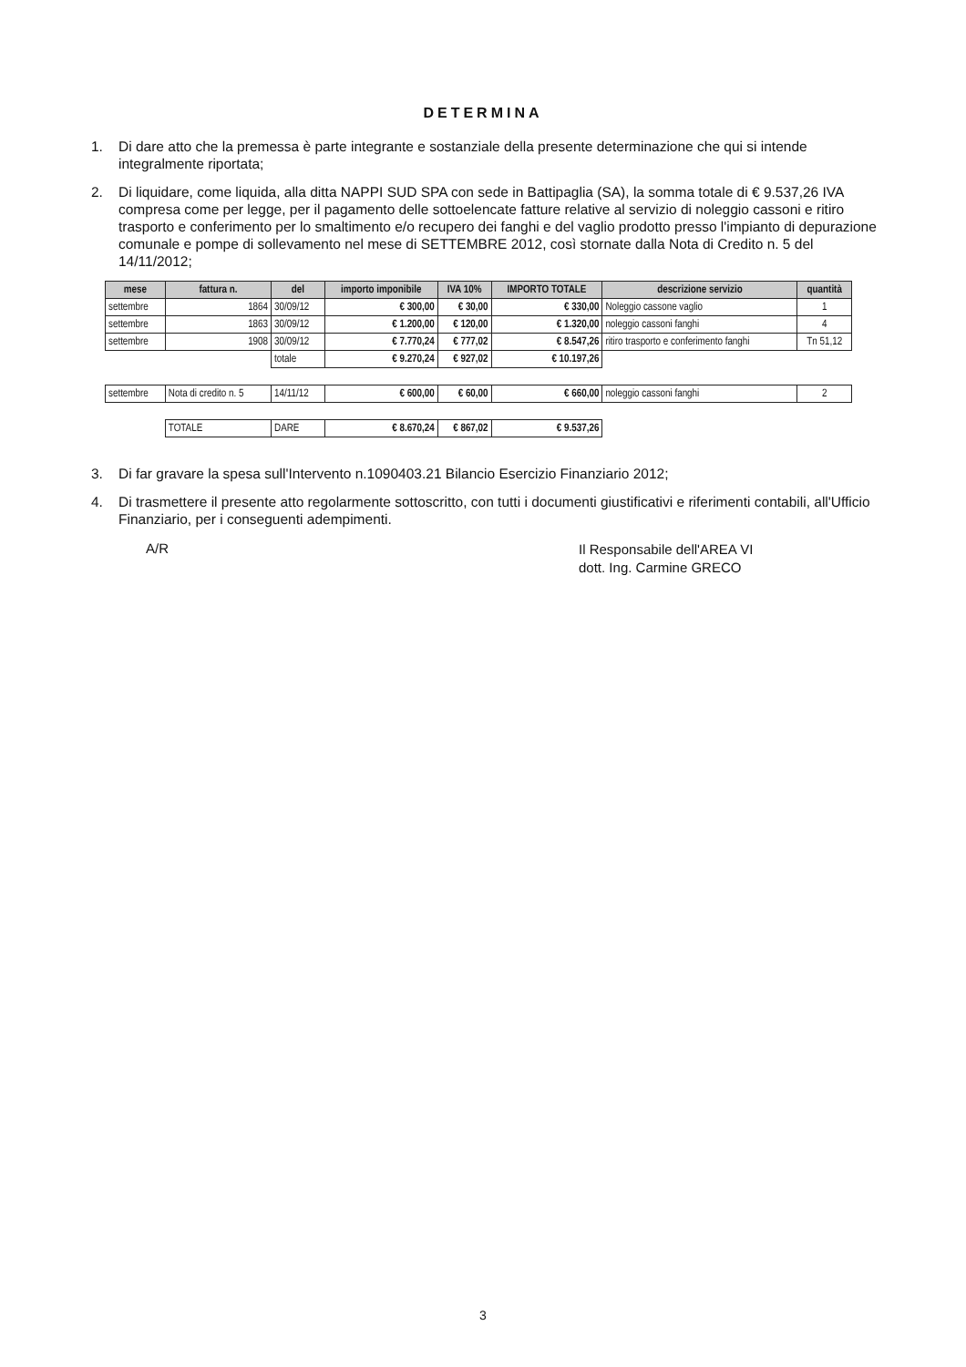DETERMINA
1. Di dare atto che la premessa è parte integrante e sostanziale della presente determinazione che qui si intende integralmente riportata;
2. Di liquidare, come liquida, alla ditta NAPPI SUD SPA con sede in Battipaglia (SA), la somma totale di € 9.537,26 IVA compresa come per legge, per il pagamento delle sottoelencate fatture relative al servizio di noleggio cassoni e ritiro trasporto e conferimento per lo smaltimento e/o recupero dei fanghi e del vaglio prodotto presso l'impianto di depurazione comunale e pompe di sollevamento nel mese di SETTEMBRE 2012, così stornate dalla Nota di Credito n. 5 del 14/11/2012;
| mese | fattura n. | del | importo imponibile | IVA 10% | IMPORTO TOTALE | descrizione servizio | quantità |
| --- | --- | --- | --- | --- | --- | --- | --- |
| settembre | 1864 | 30/09/12 | € 300,00 | € 30,00 | € 330,00 | Noleggio cassone vaglio | 1 |
| settembre | 1863 | 30/09/12 | € 1.200,00 | € 120,00 | € 1.320,00 | noleggio cassoni fanghi | 4 |
| settembre | 1908 | 30/09/12 | € 7.770,24 | € 777,02 | € 8.547,26 | ritiro trasporto e conferimento fanghi | Tn 51,12 |
| | | totale | € 9.270,24 | € 927,02 | € 10.197,26 | | |
| settembre | Nota di credito n. 5 | 14/11/12 | € 600,00 | € 60,00 | € 660,00 | noleggio cassoni fanghi | 2 |
| | TOTALE | DARE | € 8.670,24 | € 867,02 | € 9.537,26 | | |
3. Di far gravare la spesa sull'Intervento n.1090403.21 Bilancio Esercizio Finanziario 2012;
4. Di trasmettere il presente atto regolarmente sottoscritto, con tutti i documenti giustificativi e riferimenti contabili, all'Ufficio Finanziario, per i conseguenti adempimenti.
A/R
Il Responsabile dell'AREA VI
dott. Ing. Carmine GRECO
3